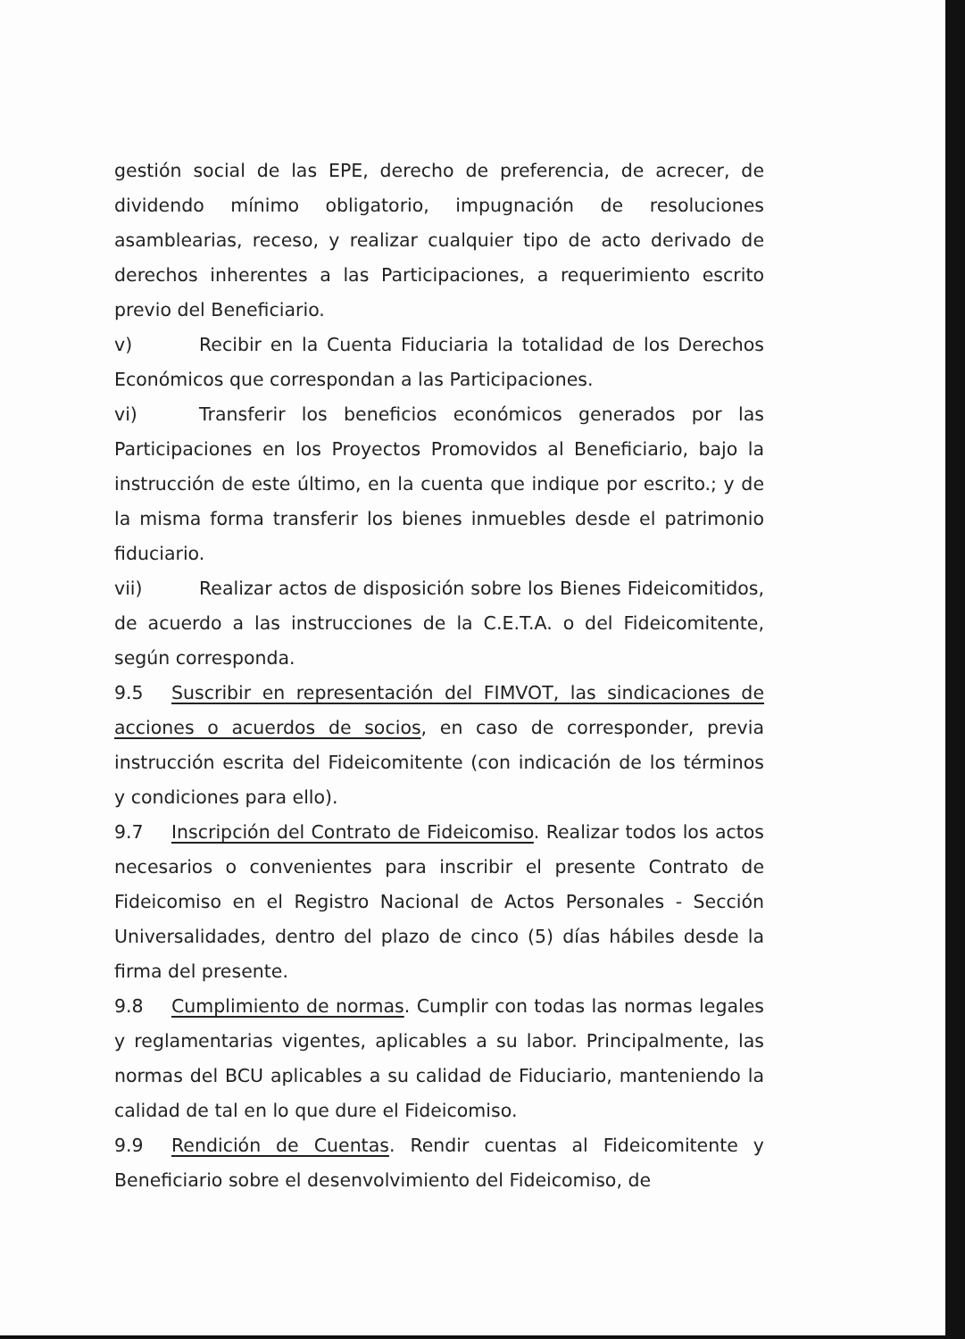gestión social de las EPE, derecho de preferencia, de acrecer, de dividendo mínimo obligatorio, impugnación de resoluciones asamblearias, receso, y realizar cualquier tipo de acto derivado de derechos inherentes a las Participaciones, a requerimiento escrito previo del Beneficiario.
v) Recibir en la Cuenta Fiduciaria la totalidad de los Derechos Económicos que correspondan a las Participaciones.
vi) Transferir los beneficios económicos generados por las Participaciones en los Proyectos Promovidos al Beneficiario, bajo la instrucción de este último, en la cuenta que indique por escrito.; y de la misma forma transferir los bienes inmuebles desde el patrimonio fiduciario.
vii) Realizar actos de disposición sobre los Bienes Fideicomitidos, de acuerdo a las instrucciones de la C.E.T.A. o del Fideicomitente, según corresponda.
9.5 Suscribir en representación del FIMVOT, las sindicaciones de acciones o acuerdos de socios, en caso de corresponder, previa instrucción escrita del Fideicomitente (con indicación de los términos y condiciones para ello).
9.7 Inscripción del Contrato de Fideicomiso. Realizar todos los actos necesarios o convenientes para inscribir el presente Contrato de Fideicomiso en el Registro Nacional de Actos Personales - Sección Universalidades, dentro del plazo de cinco (5) días hábiles desde la firma del presente.
9.8 Cumplimiento de normas. Cumplir con todas las normas legales y reglamentarias vigentes, aplicables a su labor. Principalmente, las normas del BCU aplicables a su calidad de Fiduciario, manteniendo la calidad de tal en lo que dure el Fideicomiso.
9.9 Rendición de Cuentas. Rendir cuentas al Fideicomitente y Beneficiario sobre el desenvolvimiento del Fideicomiso, de